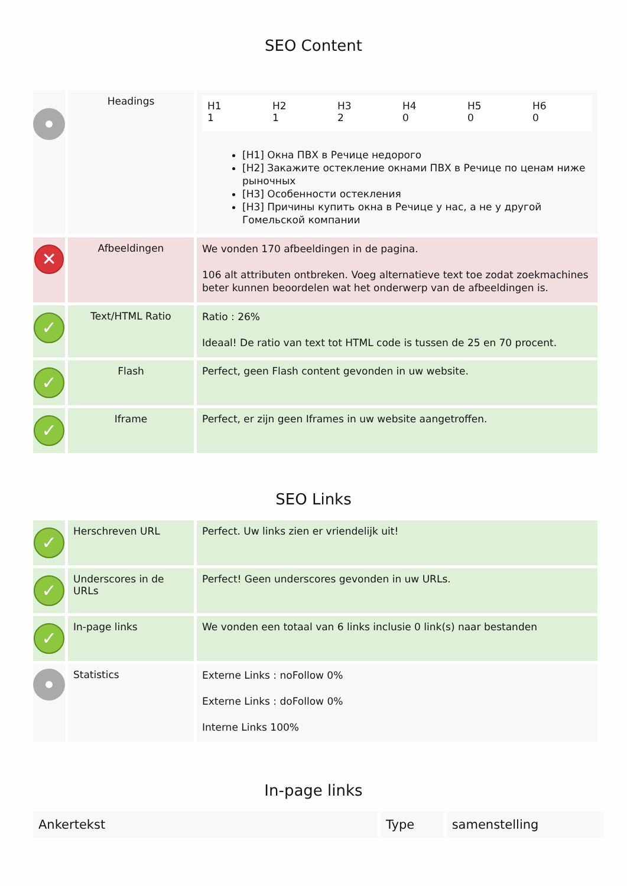SEO Content
| | Headings | / H1 1 / H2 1 / H3 2 / H4 0 / H5 0 / H6 0 / [H1] Окна ПВХ в Речице недорого [H2] Закажите остекление окнами ПВХ в Речице по ценам ниже рыночных [H3] Особенности остекления [H3] Причины купить окна в Речице у нас, а не у другой Гомельской компании |
| ✕ | Afbeeldingen | We vonden 170 afbeeldingen in de pagina. 106 alt attributen ontbreken. Voeg alternatieve text toe zodat zoekmachines beter kunnen beoordelen wat het onderwerp van de afbeeldingen is. |
| ✓ | Text/HTML Ratio | Ratio : 26% Ideaal! De ratio van text tot HTML code is tussen de 25 en 70 procent. |
| ✓ | Flash | Perfect, geen Flash content gevonden in uw website. |
| ✓ | Iframe | Perfect, er zijn geen Iframes in uw website aangetroffen. |
SEO Links
| ✓ | Herschreven URL | Perfect. Uw links zien er vriendelijk uit! |
| ✓ | Underscores in de URLs | Perfect! Geen underscores gevonden in uw URLs. |
| ✓ | In-page links | We vonden een totaal van 6 links inclusie 0 link(s) naar bestanden |
| | Statistics | Externe Links : noFollow 0% Externe Links : doFollow 0% Interne Links 100% |
In-page links
| Ankertekst | Type | samenstelling |
| --- | --- | --- |